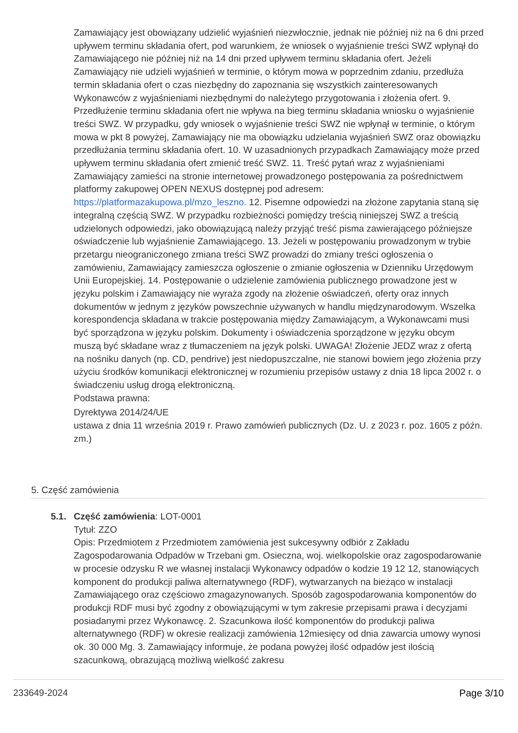Zamawiający jest obowiązany udzielić wyjaśnień niezwłocznie, jednak nie później niż na 6 dni przed upływem terminu składania ofert, pod warunkiem, że wniosek o wyjaśnienie treści SWZ wpłynął do Zamawiającego nie później niż na 14 dni przed upływem terminu składania ofert. Jeżeli Zamawiający nie udzieli wyjaśnień w terminie, o którym mowa w poprzednim zdaniu, przedłuża termin składania ofert o czas niezbędny do zapoznania się wszystkich zainteresowanych Wykonawców z wyjaśnieniami niezbędnymi do należytego przygotowania i złożenia ofert. 9. Przedłużenie terminu składania ofert nie wpływa na bieg terminu składania wniosku o wyjaśnienie treści SWZ. W przypadku, gdy wniosek o wyjaśnienie treści SWZ nie wpłynął w terminie, o którym mowa w pkt 8 powyżej, Zamawiający nie ma obowiązku udzielania wyjaśnień SWZ oraz obowiązku przedłużania terminu składania ofert. 10. W uzasadnionych przypadkach Zamawiający może przed upływem terminu składania ofert zmienić treść SWZ. 11. Treść pytań wraz z wyjaśnieniami Zamawiający zamieści na stronie internetowej prowadzonego postępowania za pośrednictwem platformy zakupowej OPEN NEXUS dostępnej pod adresem: https://platformazakupowa.pl/mzo_leszno. 12. Pisemne odpowiedzi na złożone zapytania staną się integralną częścią SWZ. W przypadku rozbieżności pomiędzy treścią niniejszej SWZ a treścią udzielonych odpowiedzi, jako obowiązującą należy przyjąć treść pisma zawierającego późniejsze oświadczenie lub wyjaśnienie Zamawiającego. 13. Jeżeli w postępowaniu prowadzonym w trybie przetargu nieograniczonego zmiana treści SWZ prowadzi do zmiany treści ogłoszenia o zamówieniu, Zamawiający zamieszcza ogłoszenie o zmianie ogłoszenia w Dzienniku Urzędowym Unii Europejskiej. 14. Postępowanie o udzielenie zamówienia publicznego prowadzone jest w języku polskim i Zamawiający nie wyraża zgody na złożenie oświadczeń, oferty oraz innych dokumentów w jednym z języków powszechnie używanych w handlu międzynarodowym. Wszelka korespondencja składana w trakcie postępowania między Zamawiającym, a Wykonawcami musi być sporządzona w języku polskim. Dokumenty i oświadczenia sporządzone w języku obcym muszą być składane wraz z tłumaczeniem na język polski. UWAGA! Złożenie JEDZ wraz z ofertą na nośniku danych (np. CD, pendrive) jest niedopuszczalne, nie stanowi bowiem jego złożenia przy użyciu środków komunikacji elektronicznej w rozumieniu przepisów ustawy z dnia 18 lipca 2002 r. o świadczeniu usług drogą elektroniczną.
Podstawa prawna:
Dyrektywa 2014/24/UE
ustawa z dnia 11 września 2019 r. Prawo zamówień publicznych (Dz. U. z 2023 r. poz. 1605 z późn. zm.)
5. Część zamówienia
5.1. Część zamówienia: LOT-0001
Tytuł: ZZO
Opis: Przedmiotem z Przedmiotem zamówienia jest sukcesywny odbiór z Zakładu Zagospodarowania Odpadów w Trzebani gm. Osieczna, woj. wielkopolskie oraz zagospodarowanie w procesie odzysku R we własnej instalacji Wykonawcy odpadów o kodzie 19 12 12, stanowiących komponent do produkcji paliwa alternatywnego (RDF), wytwarzanych na bieżąco w instalacji Zamawiającego oraz częściowo zmagazynowanych. Sposób zagospodarowania komponentów do produkcji RDF musi być zgodny z obowiązującymi w tym zakresie przepisami prawa i decyzjami posiadanymi przez Wykonawcę. 2. Szacunkowa ilość komponentów do produkcji paliwa alternatywnego (RDF) w okresie realizacji zamówienia 12miesięcy od dnia zawarcia umowy wynosi ok. 30 000 Mg. 3. Zamawiający informuje, że podana powyżej ilość odpadów jest ilością szacunkową, obrazującą możliwą wielkość zakresu
233649-2024 Page 3/10